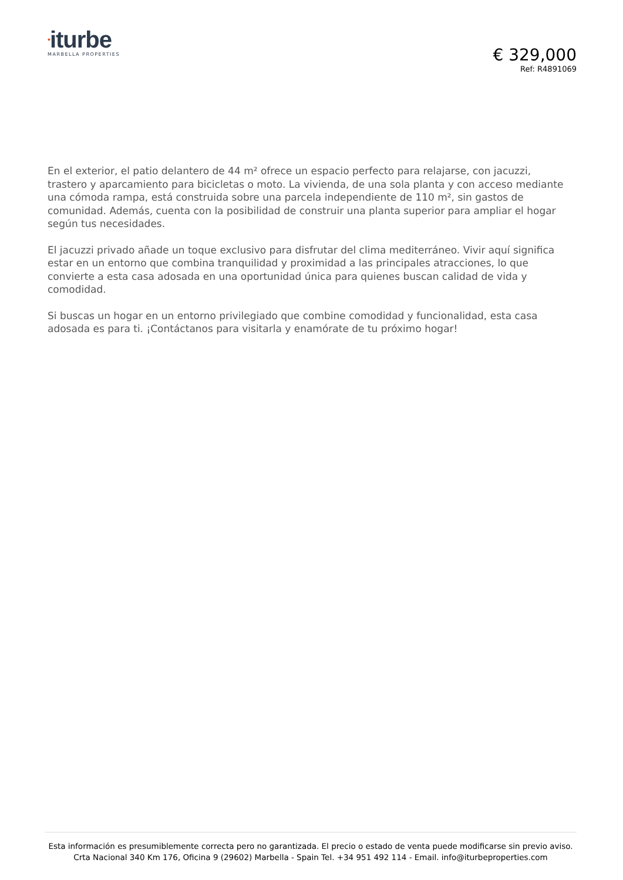•iturbe
MARBELLA PROPERTIES
€ 329,000
Ref: R4891069
En el exterior, el patio delantero de 44 m² ofrece un espacio perfecto para relajarse, con jacuzzi, trastero y aparcamiento para bicicletas o moto. La vivienda, de una sola planta y con acceso mediante una cómoda rampa, está construida sobre una parcela independiente de 110 m², sin gastos de comunidad. Además, cuenta con la posibilidad de construir una planta superior para ampliar el hogar según tus necesidades.
El jacuzzi privado añade un toque exclusivo para disfrutar del clima mediterráneo. Vivir aquí significa estar en un entorno que combina tranquilidad y proximidad a las principales atracciones, lo que convierte a esta casa adosada en una oportunidad única para quienes buscan calidad de vida y comodidad.
Si buscas un hogar en un entorno privilegiado que combine comodidad y funcionalidad, esta casa adosada es para ti. ¡Contáctanos para visitarla y enamórate de tu próximo hogar!
Esta información es presumiblemente correcta pero no garantizada. El precio o estado de venta puede modificarse sin previo aviso.
Crta Nacional 340 Km 176, Oficina 9 (29602) Marbella - Spain Tel. +34 951 492 114 - Email. info@iturbeproperties.com